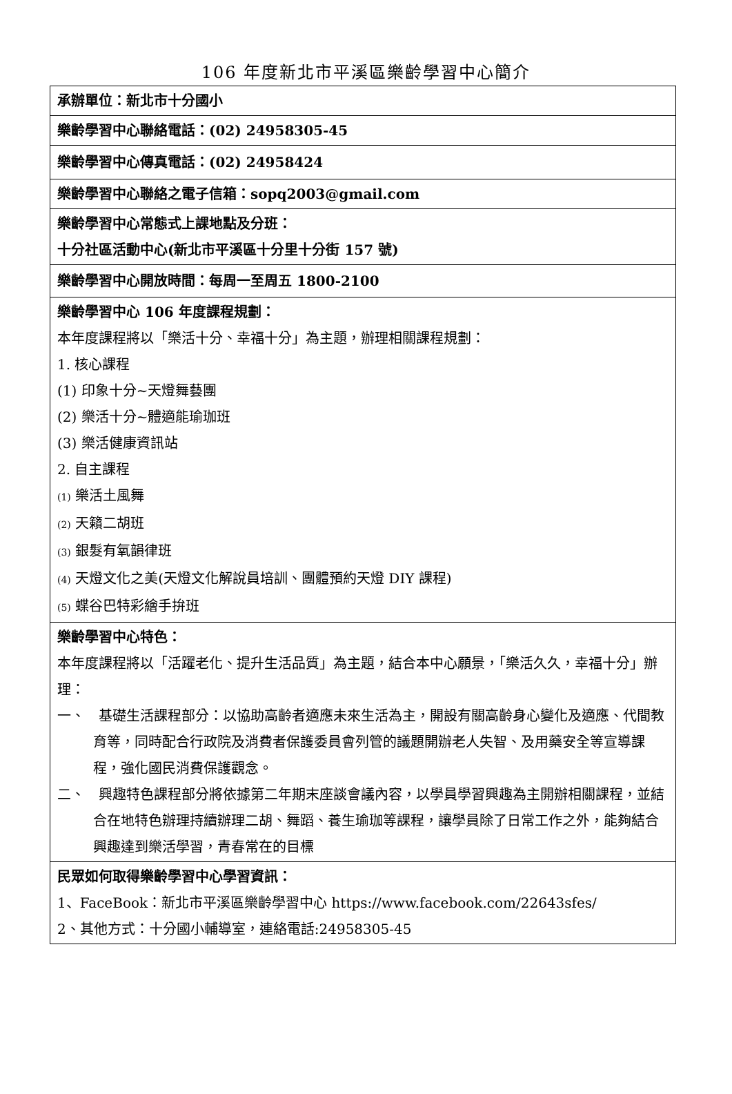106 年度新北市平溪區樂齡學習中心簡介
| 承辦單位：新北市十分國小 |
| 樂齡學習中心聯絡電話：(02) 24958305-45 |
| 樂齡學習中心傳真電話：(02) 24958424 |
| 樂齡學習中心聯絡之電子信箱：sopq2003@gmail.com |
| 樂齡學習中心常態式上課地點及分班： 十分社區活動中心(新北市平溪區十分里十分街 157 號) |
| 樂齡學習中心開放時間：每周一至周五 1800-2100 |
| 樂齡學習中心 106 年度課程規劃： 本年度課程將以「樂活十分、幸福十分」為主題，辦理相關課程規劃： 1. 核心課程 (1) 印象十分~天燈舞藝團 (2) 樂活十分~體適能瑜珈班 (3) 樂活健康資訊站 2. 自主課程 (1) 樂活土風舞 (2) 天籟二胡班 (3) 銀髮有氧韻律班 (4) 天燈文化之美(天燈文化解說員培訓、團體預約天燈 DIY 課程) (5) 蝶谷巴特彩繪手拚班 |
| 樂齡學習中心特色： 本年度課程將以「活躍老化、提升生活品質」為主題，結合本中心願景，「樂活久久，幸福十分」辦理： 一、 基礎生活課程部分：以協助高齡者適應未來生活為主，開設有關高齡身心變化及適應、代間教育等，同時配合行政院及消費者保護委員會列管的議題開辦老人失智、及用藥安全等宣導課程，強化國民消費保護觀念。 二、 興趣特色課程部分將依據第二年期末座談會議內容，以學員學習興趣為主開辦相關課程，並結合在地特色辦理持續辦理二胡、舞蹈、養生瑜珈等課程，讓學員除了日常工作之外，能夠結合興趣達到樂活學習，青春常在的目標 |
| 民眾如何取得樂齡學習中心學習資訊： 1、FaceBook：新北市平溪區樂齡學習中心 https://www.facebook.com/22643sfes/ 2、其他方式：十分國小輔導室，連絡電話:24958305-45 |